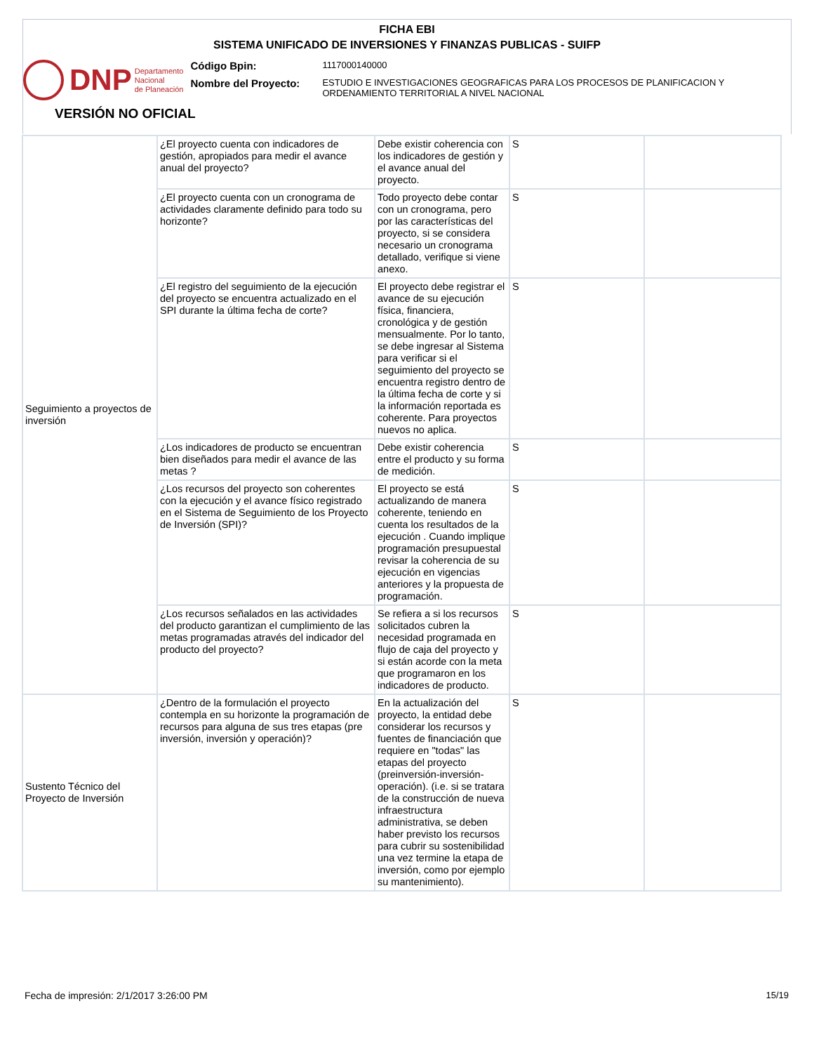FICHA EBI
SISTEMA UNIFICADO DE INVERSIONES Y FINANZAS PUBLICAS - SUIFP
DNP Departamento
Nacional
de Planeación
Código Bpin:
1117000140000
Nombre del Proyecto:
ESTUDIO E INVESTIGACIONES GEOGRAFICAS PARA LOS PROCESOS DE PLANIFICACION Y ORDENAMIENTO TERRITORIAL A NIVEL NACIONAL
VERSIÓN NO OFICIAL
| Seguimiento a proyectos de inversión | ¿El proyecto cuenta con indicadores de gestión, apropiados para medir el avance anual del proyecto? | Debe existir coherencia con los indicadores de gestión y el avance anual del proyecto. | S | |
| | ¿El proyecto cuenta con un cronograma de actividades claramente definido para todo su horizonte? | Todo proyecto debe contar con un cronograma, pero por las características del proyecto, si se considera necesario un cronograma detallado, verifique si viene anexo. | S | |
| | ¿El registro del seguimiento de la ejecución del proyecto se encuentra actualizado en el SPI durante la última fecha de corte? | El proyecto debe registrar el avance de su ejecución física, financiera, cronológica y de gestión mensualmente. Por lo tanto, se debe ingresar al Sistema para verificar si el seguimiento del proyecto se encuentra registro dentro de la última fecha de corte y si la información reportada es coherente. Para proyectos nuevos no aplica. | S | |
| | ¿Los indicadores de producto se encuentran bien diseñados para medir el avance de las metas ? | Debe existir coherencia entre el producto y su forma de medición. | S | |
| | ¿Los recursos del proyecto son coherentes con la ejecución y el avance físico registrado en el Sistema de Seguimiento de los Proyecto de Inversión (SPI)? | El proyecto se está actualizando de manera coherente, teniendo en cuenta los resultados de la ejecución . Cuando implique programación presupuestal revisar la coherencia de su ejecución en vigencias anteriores y la propuesta de programación. | S | |
| | ¿Los recursos señalados en las actividades del producto garantizan el cumplimiento de las metas programadas através del indicador del producto del proyecto? | Se refiera a si los recursos solicitados cubren la necesidad programada en flujo de caja del proyecto y si están acorde con la meta que programaron en los indicadores de producto. | S | |
| Sustento Técnico del Proyecto de Inversión | ¿Dentro de la formulación el proyecto contempla en su horizonte la programación de recursos para alguna de sus tres etapas (pre inversión, inversión y operación)? | En la actualización del proyecto, la entidad debe considerar los recursos y fuentes de financiación que requiere en "todas" las etapas del proyecto (preinversión-inversión-operación). (i.e. si se tratara de la construcción de nueva infraestructura administrativa, se deben haber previsto los recursos para cubrir su sostenibilidad una vez termine la etapa de inversión, como por ejemplo su mantenimiento). | S | |
Fecha de impresión: 2/1/2017 3:26:00 PM
15/19